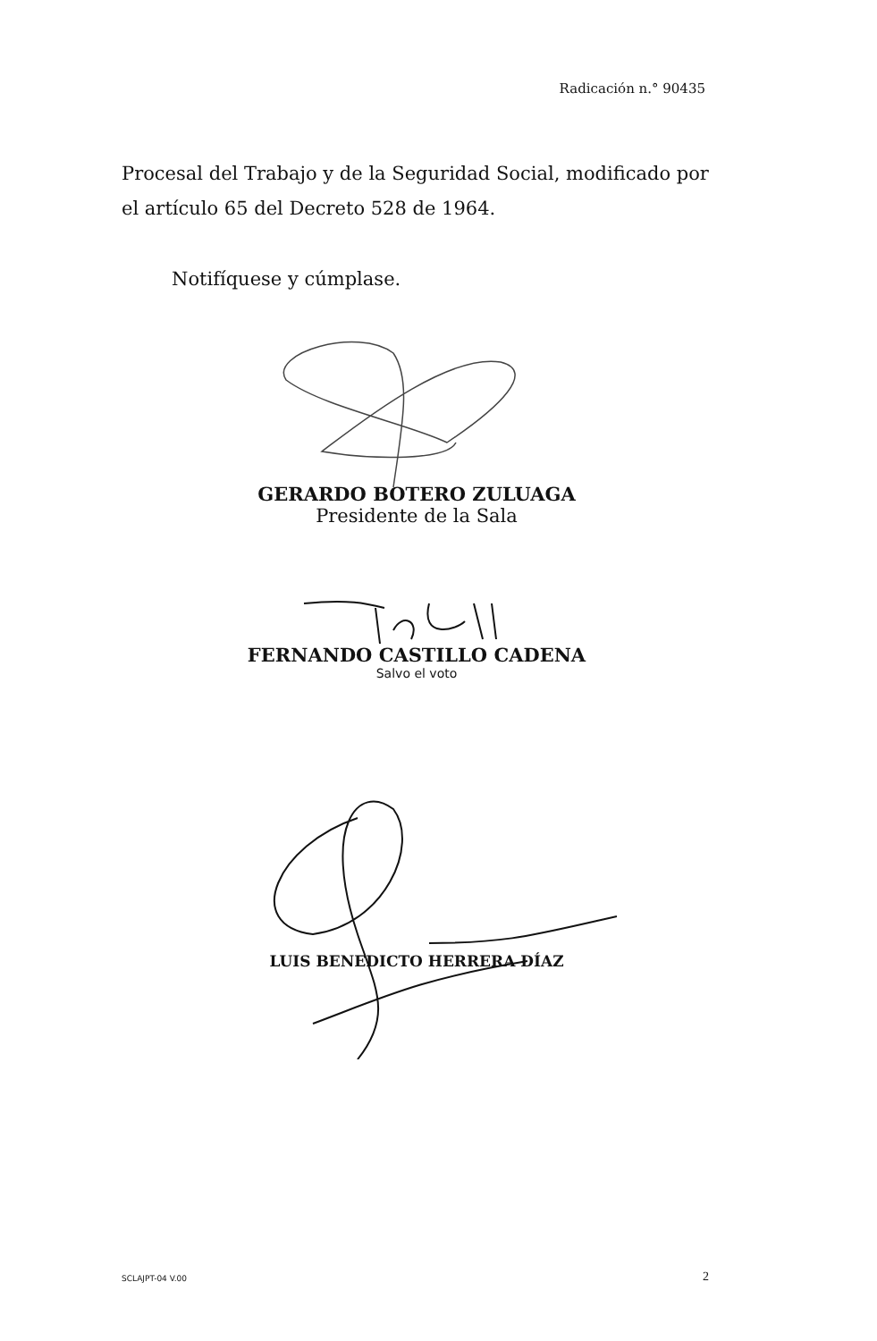Radicación n.° 90435
Procesal del Trabajo y de la Seguridad Social, modificado por el artículo 65 del Decreto 528 de 1964.
Notifíquese y cúmplase.
GERARDO BOTERO ZULUAGA
Presidente de la Sala
FERNANDO CASTILLO CADENA
Salvo el voto
LUIS BENEDICTO HERRERA DÍAZ
SCLAJPT-04 V.00 2